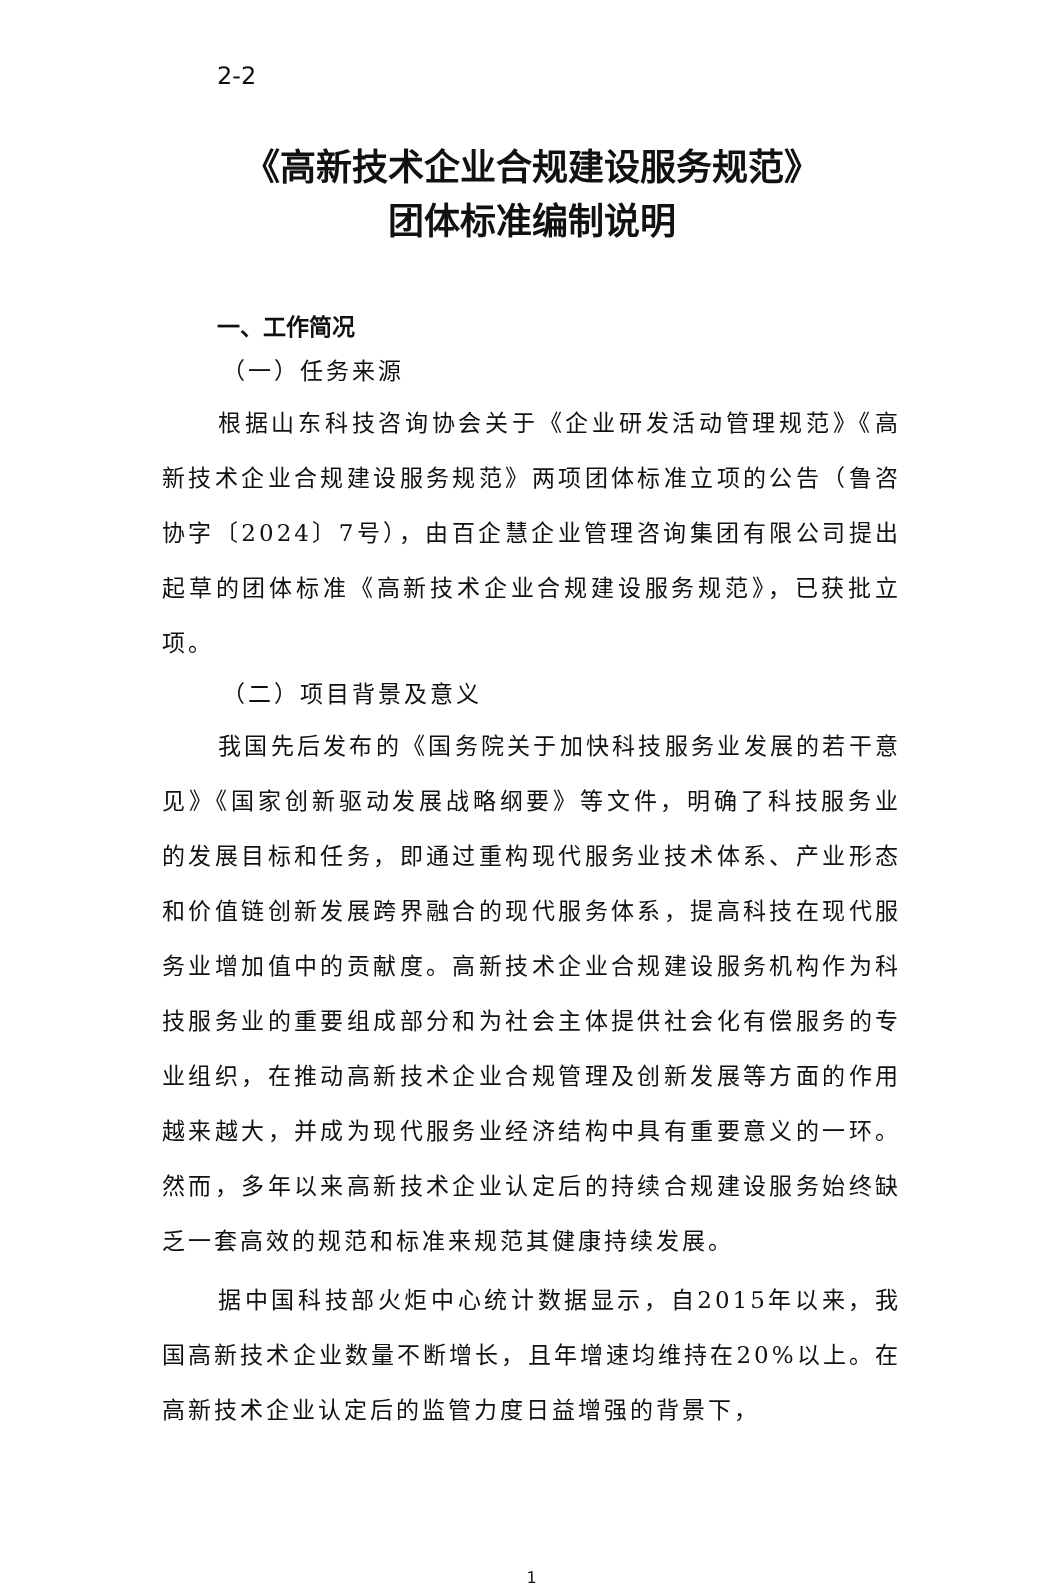2-2
《高新技术企业合规建设服务规范》
团体标准编制说明
一、工作简况
（一）任务来源
根据山东科技咨询协会关于《企业研发活动管理规范》《高新技术企业合规建设服务规范》两项团体标准立项的公告（鲁咨协字〔2024〕7号），由百企慧企业管理咨询集团有限公司提出起草的团体标准《高新技术企业合规建设服务规范》，已获批立项。
（二）项目背景及意义
我国先后发布的《国务院关于加快科技服务业发展的若干意见》《国家创新驱动发展战略纲要》等文件，明确了科技服务业的发展目标和任务，即通过重构现代服务业技术体系、产业形态和价值链创新发展跨界融合的现代服务体系，提高科技在现代服务业增加值中的贡献度。高新技术企业合规建设服务机构作为科技服务业的重要组成部分和为社会主体提供社会化有偿服务的专业组织，在推动高新技术企业合规管理及创新发展等方面的作用越来越大，并成为现代服务业经济结构中具有重要意义的一环。然而，多年以来高新技术企业认定后的持续合规建设服务始终缺乏一套高效的规范和标准来规范其健康持续发展。
据中国科技部火炬中心统计数据显示，自2015年以来，我国高新技术企业数量不断增长，且年增速均维持在20%以上。在高新技术企业认定后的监管力度日益增强的背景下，
1